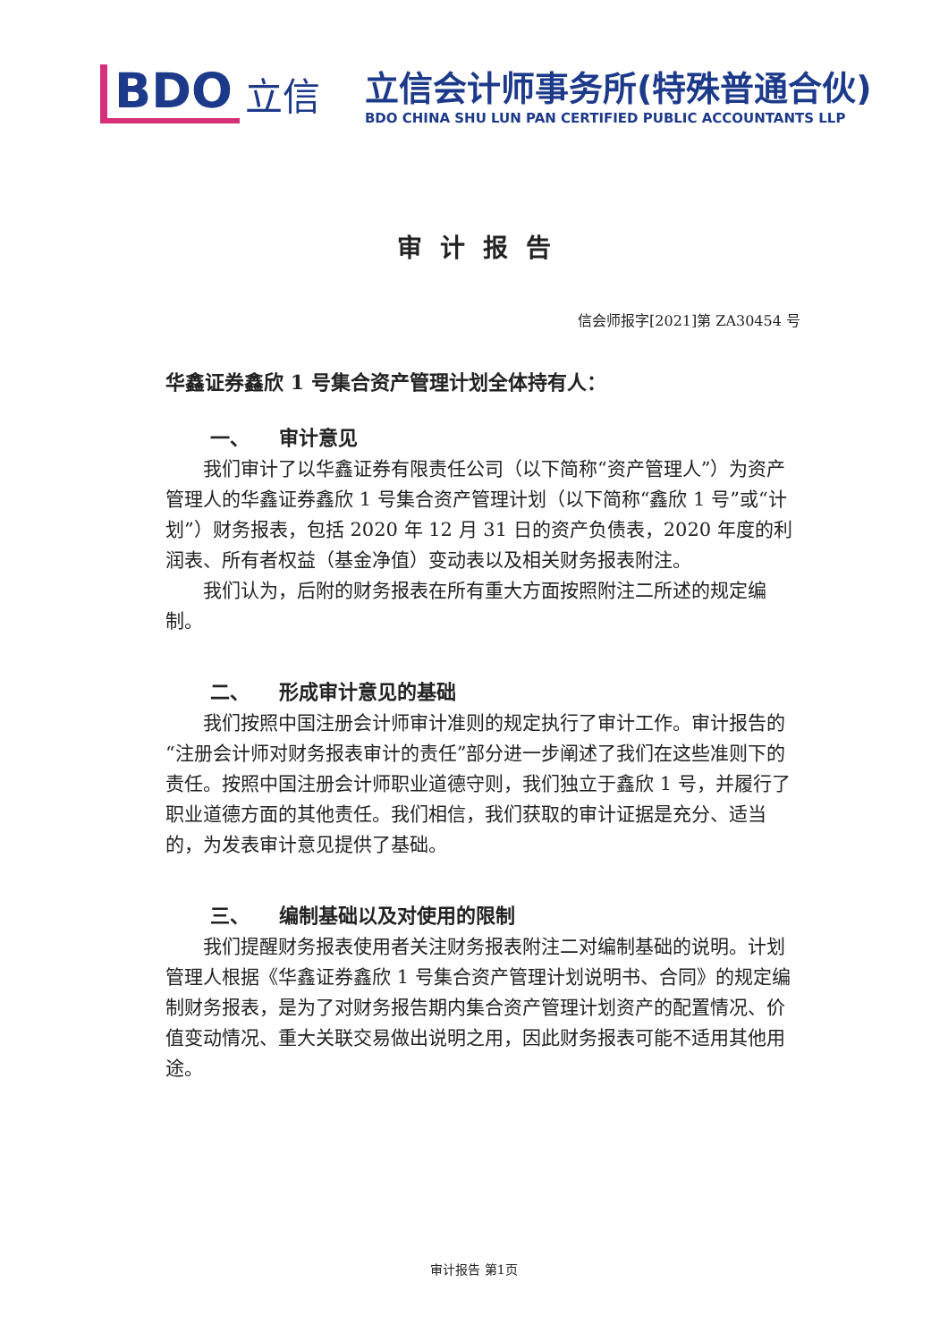BDO
立信
立信会计师事务所(特殊普通合伙)
BDO CHINA SHU LUN PAN CERTIFIED PUBLIC ACCOUNTANTS LLP
审计报告
信会师报字[2021]第 ZA30454 号
华鑫证券鑫欣 1 号集合资产管理计划全体持有人：
一、　　审计意见
我们审计了以华鑫证券有限责任公司（以下简称“资产管理人”）为资产管理人的华鑫证券鑫欣 1 号集合资产管理计划（以下简称“鑫欣 1 号”或“计划”）财务报表，包括 2020 年 12 月 31 日的资产负债表，2020 年度的利润表、所有者权益（基金净值）变动表以及相关财务报表附注。
我们认为，后附的财务报表在所有重大方面按照附注二所述的规定编制。
二、　　形成审计意见的基础
我们按照中国注册会计师审计准则的规定执行了审计工作。审计报告的“注册会计师对财务报表审计的责任”部分进一步阐述了我们在这些准则下的责任。按照中国注册会计师职业道德守则，我们独立于鑫欣 1 号，并履行了职业道德方面的其他责任。我们相信，我们获取的审计证据是充分、适当的，为发表审计意见提供了基础。
三、　　编制基础以及对使用的限制
我们提醒财务报表使用者关注财务报表附注二对编制基础的说明。计划管理人根据《华鑫证券鑫欣 1 号集合资产管理计划说明书、合同》的规定编制财务报表，是为了对财务报告期内集合资产管理计划资产的配置情况、价值变动情况、重大关联交易做出说明之用，因此财务报表可能不适用其他用途。
审计报告 第1页